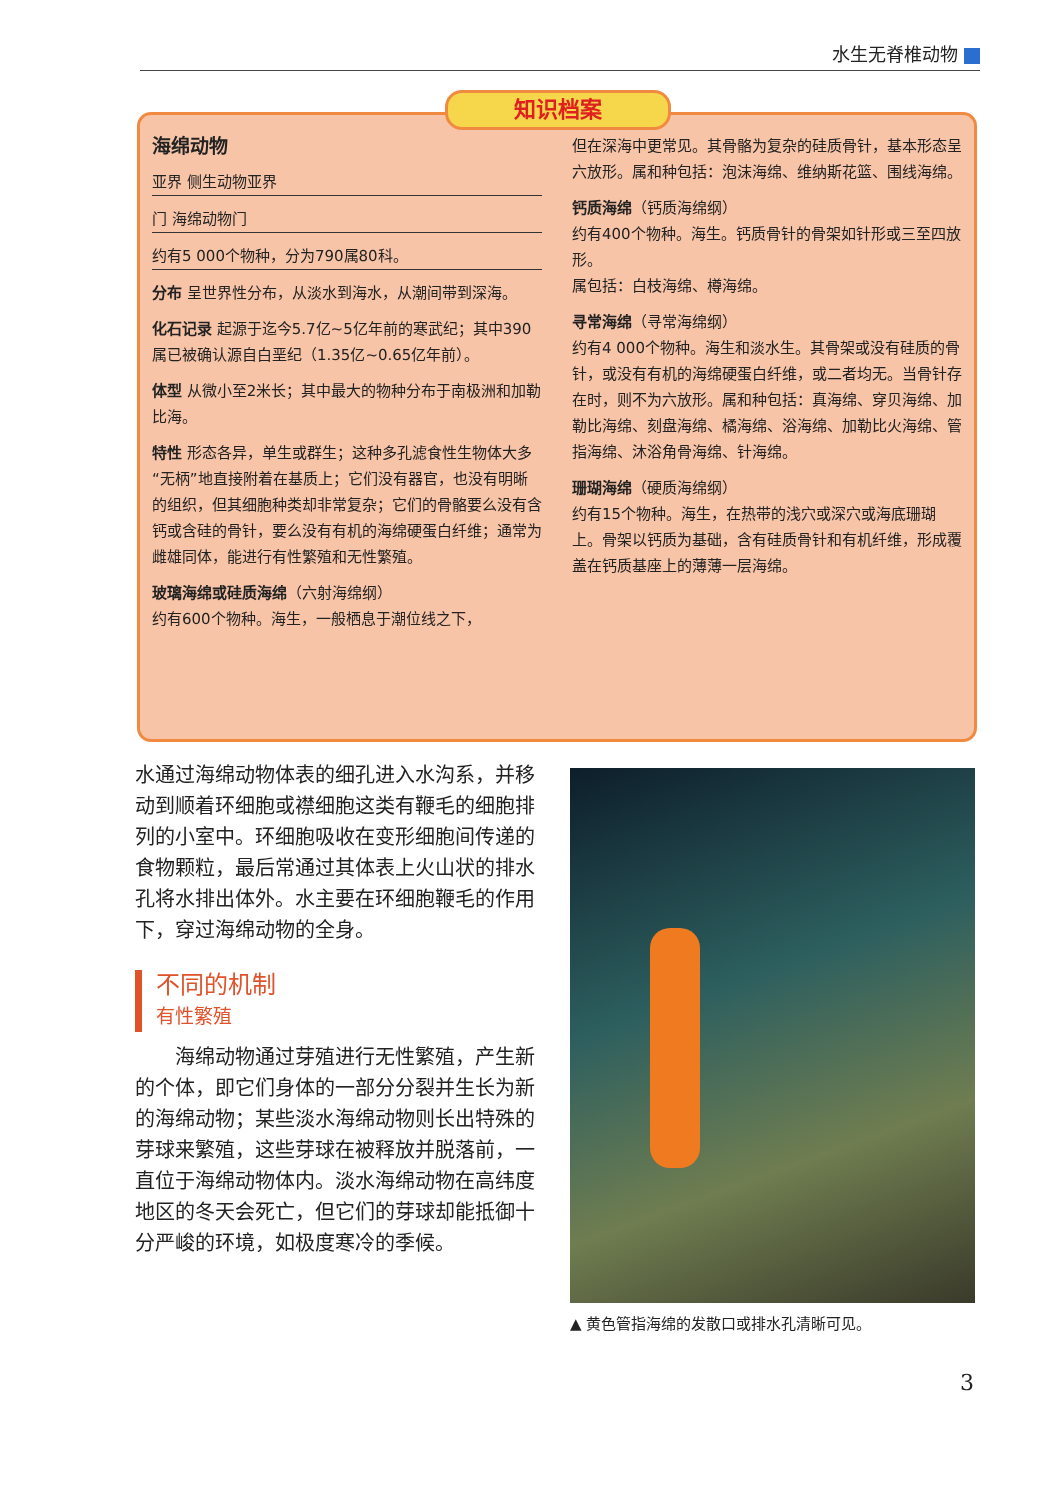水生无脊椎动物
海绵动物
亚界 侧生动物亚界
门 海绵动物门
约有5 000个物种，分为790属80科。
分布 呈世界性分布，从淡水到海水，从潮间带到深海。
化石记录 起源于迄今5.7亿~5亿年前的寒武纪；其中390属已被确认源自白垩纪（1.35亿~0.65亿年前）。
体型 从微小至2米长；其中最大的物种分布于南极洲和加勒比海。
特性 形态各异，单生或群生；这种多孔滤食性生物体大多“无柄”地直接附着在基质上；它们没有器官，也没有明晰的组织，但其细胞种类却非常复杂；它们的骨骼要么没有含钙或含硅的骨针，要么没有有机的海绵硬蛋白纤维；通常为雌雄同体，能进行有性繁殖和无性繁殖。
玻璃海绵或硅质海绵（六射海绵纲）
约有600个物种。海生，一般栖息于潮位线之下，
但在深海中更常见。其骨骼为复杂的硅质骨针，基本形态呈六放形。属和种包括：泡沫海绵、维纳斯花篮、围线海绵。
钙质海绵（钙质海绵纲）
约有400个物种。海生。钙质骨针的骨架如针形或三至四放形。
属包括：白枝海绵、樽海绵。
寻常海绵（寻常海绵纲）
约有4 000个物种。海生和淡水生。其骨架或没有硅质的骨针，或没有有机的海绵硬蛋白纤维，或二者均无。当骨针存在时，则不为六放形。属和种包括：真海绵、穿贝海绵、加勒比海绵、刻盘海绵、橘海绵、浴海绵、加勒比火海绵、管指海绵、沐浴角骨海绵、针海绵。
珊瑚海绵（硬质海绵纲）
约有15个物种。海生，在热带的浅穴或深穴或海底珊瑚上。骨架以钙质为基础，含有硅质骨针和有机纤维，形成覆盖在钙质基座上的薄薄一层海绵。
知识档案
水通过海绵动物体表的细孔进入水沟系，并移动到顺着环细胞或襟细胞这类有鞭毛的细胞排列的小室中。环细胞吸收在变形细胞间传递的食物颗粒，最后常通过其体表上火山状的排水孔将水排出体外。水主要在环细胞鞭毛的作用下，穿过海绵动物的全身。
不同的机制
有性繁殖
海绵动物通过芽殖进行无性繁殖，产生新的个体，即它们身体的一部分分裂并生长为新的海绵动物；某些淡水海绵动物则长出特殊的芽球来繁殖，这些芽球在被释放并脱落前，一直位于海绵动物体内。淡水海绵动物在高纬度地区的冬天会死亡，但它们的芽球却能抵御十分严峻的环境，如极度寒冷的季候。
▲ 黄色管指海绵的发散口或排水孔清晰可见。
3